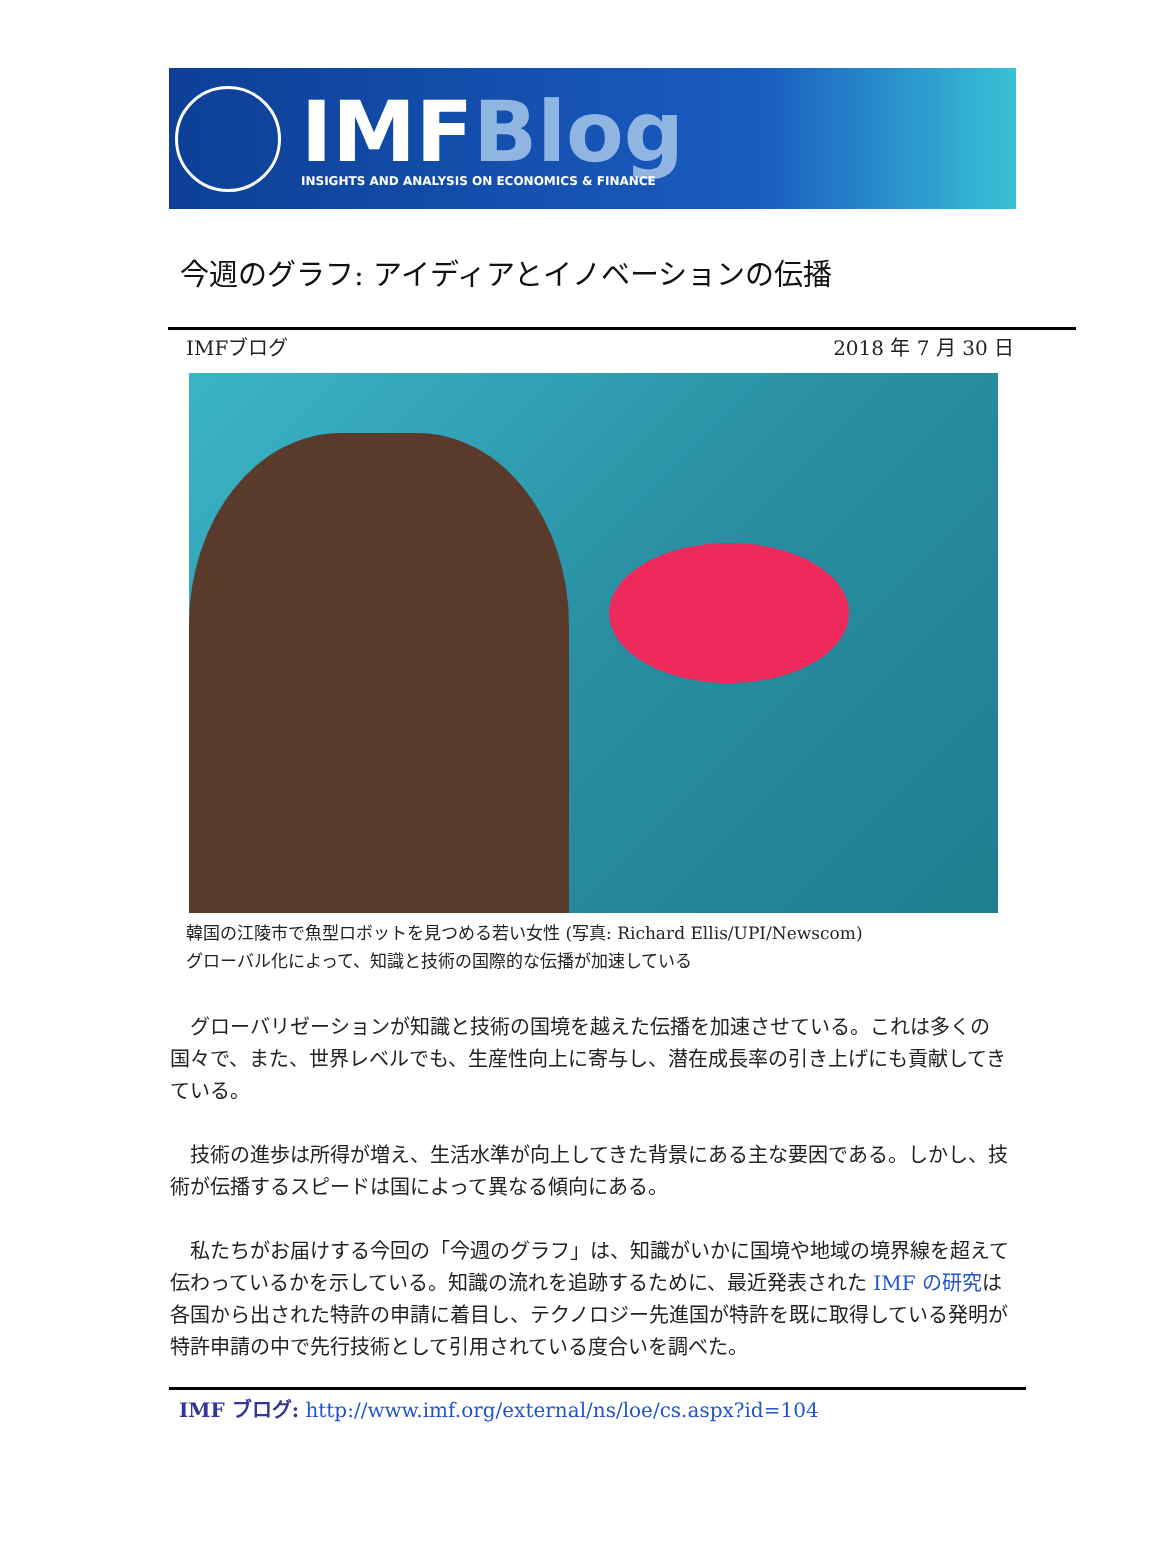IMFBlog
INSIGHTS AND ANALYSIS ON ECONOMICS & FINANCE
今週のグラフ: アイディアとイノベーションの伝播
IMFブログ 2018 年 7 月 30 日
韓国の江陵市で魚型ロボットを見つめる若い女性 (写真: Richard Ellis/UPI/Newscom)
グローバル化によって、知識と技術の国際的な伝播が加速している
　グローバリゼーションが知識と技術の国境を越えた伝播を加速させている。これは多くの国々で、また、世界レベルでも、生産性向上に寄与し、潜在成長率の引き上げにも貢献してきている。
　技術の進歩は所得が増え、生活水準が向上してきた背景にある主な要因である。しかし、技術が伝播するスピードは国によって異なる傾向にある。
　私たちがお届けする今回の「今週のグラフ」は、知識がいかに国境や地域の境界線を超えて伝わっているかを示している。知識の流れを追跡するために、最近発表された IMF の研究は各国から出された特許の申請に着目し、テクノロジー先進国が特許を既に取得している発明が特許申請の中で先行技術として引用されている度合いを調べた。
IMF ブログ: http://www.imf.org/external/ns/loe/cs.aspx?id=104